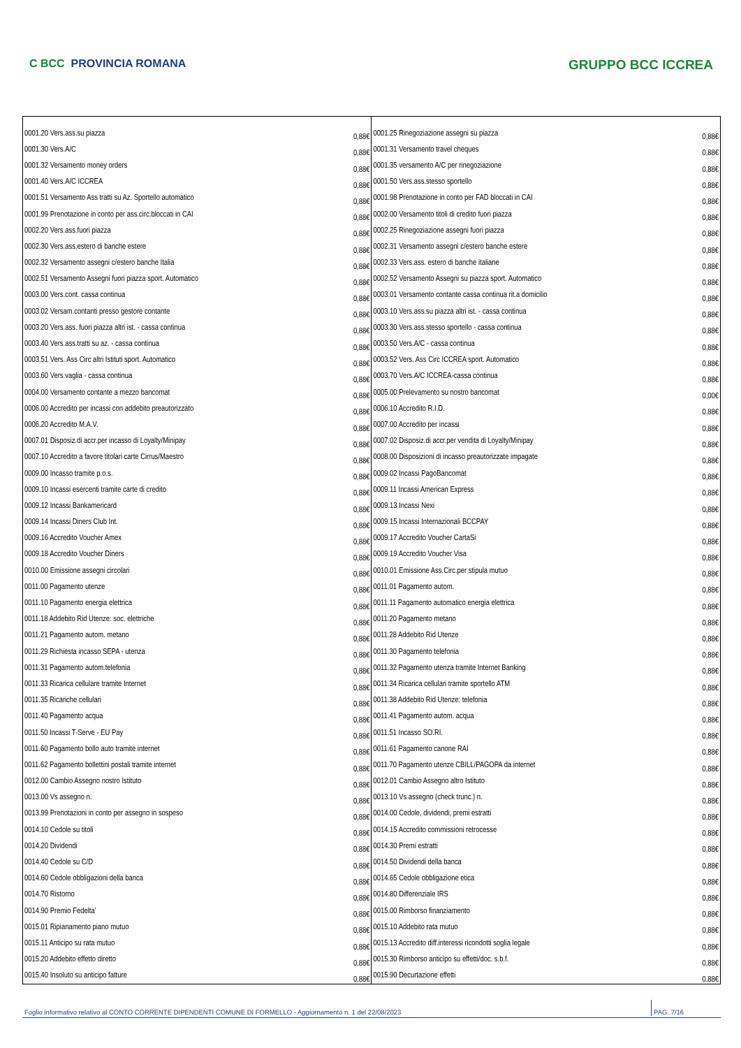C BCC PROVINCIA ROMANA
GRUPPO BCC ICCREA
| 0001.20 Vers.ass.su piazza | 0,88€ | 0001.25 Rinegoziazione assegni su piazza | 0,88€ |
| 0001.30 Vers.A/C | 0,88€ | 0001.31 Versamento travel cheques | 0,88€ |
| 0001.32 Versamento money orders | 0,88€ | 0001.35 versamento A/C per rinegoziazione | 0,88€ |
| 0001.40 Vers.A/C ICCREA | 0,88€ | 0001.50 Vers.ass.stesso sportello | 0,88€ |
| 0001.51 Versamento Ass tratti su Az. Sportello automatico | 0,88€ | 0001.98 Prenotazione in conto per FAD bloccati in CAI | 0,88€ |
| 0001.99 Prenotazione in conto per ass.circ.bloccati in CAI | 0,88€ | 0002.00 Versamento titoli di credito fuori piazza | 0,88€ |
| 0002.20 Vers.ass.fuori piazza | 0,88€ | 0002.25 Rinegoziazione assegni fuori piazza | 0,88€ |
| 0002.30 Vers.ass.estero di banche estere | 0,88€ | 0002.31 Versamento assegni c/estero banche estere | 0,88€ |
| 0002.32 Versamento assegni c/estero banche Italia | 0,88€ | 0002.33 Vers.ass. estero di banche italiane | 0,88€ |
| 0002.51 Versamento Assegni fuori piazza sport. Automatico | 0,88€ | 0002.52 Versamento Assegni su piazza sport. Automatico | 0,88€ |
| 0003.00 Vers.cont. cassa continua | 0,88€ | 0003.01 Versamento contante cassa continua rit.a domicilio | 0,88€ |
| 0003.02 Versam.contanti presso gestore contante | 0,88€ | 0003.10 Vers.ass.su piazza altri ist. - cassa continua | 0,88€ |
| 0003.20 Vers.ass. fuori piazza altri ist. - cassa continua | 0,88€ | 0003.30 Vers.ass.stesso sportello - cassa continua | 0,88€ |
| 0003.40 Vers.ass.tratti su az. - cassa continua | 0,88€ | 0003.50 Vers.A/C - cassa continua | 0,88€ |
| 0003.51 Vers. Ass Circ altri Istituti sport. Automatico | 0,88€ | 0003.52 Vers. Ass Circ ICCREA sport. Automatico | 0,88€ |
| 0003.60 Vers.vaglia - cassa continua | 0,88€ | 0003.70 Vers.A/C ICCREA-cassa continua | 0,88€ |
| 0004.00 Versamento contante a mezzo bancomat | 0,88€ | 0005.00 Prelevamento su nostro bancomat | 0,00€ |
| 0006.00 Accredito per incassi con addebito preautorizzato | 0,88€ | 0006.10 Accredito R.I.D. | 0,88€ |
| 0006.20 Accredito M.A.V. | 0,88€ | 0007.00 Accredito per incassi | 0,88€ |
| 0007.01 Disposiz.di accr.per incasso di Loyalty/Minipay | 0,88€ | 0007.02 Disposiz.di accr.per vendita di Loyalty/Minipay | 0,88€ |
| 0007.10 Accredito a favore titolari carte Cirrus/Maestro | 0,88€ | 0008.00 Disposizioni di incasso preautorizzate impagate | 0,88€ |
| 0009.00 Incasso tramite p.o.s. | 0,88€ | 0009.02 Incassi PagoBancomat | 0,88€ |
| 0009.10 Incassi esercenti tramite carte di credito | 0,88€ | 0009.11 Incassi American Express | 0,88€ |
| 0009.12 Incassi Bankamericard | 0,88€ | 0009.13 Incassi Nexi | 0,88€ |
| 0009.14 Incassi Diners Club Int. | 0,88€ | 0009.15 Incassi Internazionali BCCPAY | 0,88€ |
| 0009.16 Accredito Voucher Amex | 0,88€ | 0009.17 Accredito Voucher CartaSi | 0,88€ |
| 0009.18 Accredito Voucher Diners | 0,88€ | 0009.19 Accredito Voucher Visa | 0,88€ |
| 0010.00 Emissione assegni circolari | 0,88€ | 0010.01 Emissione Ass.Circ.per stipula mutuo | 0,88€ |
| 0011.00 Pagamento utenze | 0,88€ | 0011.01 Pagamento autom. | 0,88€ |
| 0011.10 Pagamento energia elettrica | 0,88€ | 0011.11 Pagamento automatico energia elettrica | 0,88€ |
| 0011.18 Addebito Rid Utenze: soc. elettriche | 0,88€ | 0011.20 Pagamento metano | 0,88€ |
| 0011.21 Pagamento autom. metano | 0,88€ | 0011.28 Addebito Rid Utenze | 0,88€ |
| 0011.29 Richiesta incasso SEPA - utenza | 0,88€ | 0011.30 Pagamento telefonia | 0,88€ |
| 0011.31 Pagamento autom.telefonia | 0,88€ | 0011.32 Pagamento utenza tramite Internet Banking | 0,88€ |
| 0011.33 Ricarica cellulare tramite Internet | 0,88€ | 0011.34 Ricarica cellulari tramite sportello ATM | 0,88€ |
| 0011.35 Ricariche cellulari | 0,88€ | 0011.38 Addebito Rid Utenze: telefonia | 0,88€ |
| 0011.40 Pagamento acqua | 0,88€ | 0011.41 Pagamento autom. acqua | 0,88€ |
| 0011.50 Incassi T-Serve - EU Pay | 0,88€ | 0011.51 Incasso SO.RI. | 0,88€ |
| 0011.60 Pagamento bollo auto tramite internet | 0,88€ | 0011.61 Pagamento canone RAI | 0,88€ |
| 0011.62 Pagamento bollettini postali tramite internet | 0,88€ | 0011.70 Pagamento utenze CBILL/PAGOPA da internet | 0,88€ |
| 0012.00 Cambio Assegno nostro Istituto | 0,88€ | 0012.01 Cambio Assegno altro Istituto | 0,88€ |
| 0013.00 Vs assegno n. | 0,88€ | 0013.10 Vs assegno (check trunc.) n. | 0,88€ |
| 0013.99 Prenotazioni in conto per assegno in sospeso | 0,88€ | 0014.00 Cedole, dividendi, premi estratti | 0,88€ |
| 0014.10 Cedole su titoli | 0,88€ | 0014.15 Accredito commissioni retrocesse | 0,88€ |
| 0014.20 Dividendi | 0,88€ | 0014.30 Premi estratti | 0,88€ |
| 0014.40 Cedole su C/D | 0,88€ | 0014.50 Dividendi della banca | 0,88€ |
| 0014.60 Cedole obbligazioni della banca | 0,88€ | 0014.65 Cedole obbligazione etica | 0,88€ |
| 0014.70 Ristorno | 0,88€ | 0014.80 Differenziale IRS | 0,88€ |
| 0014.90 Premio Fedelta' | 0,88€ | 0015.00 Rimborso finanziamento | 0,88€ |
| 0015.01 Ripianamento piano mutuo | 0,88€ | 0015.10 Addebito rata mutuo | 0,88€ |
| 0015.11 Anticipo su rata mutuo | 0,88€ | 0015.13 Accredito diff.interessi ricondotti soglia legale | 0,88€ |
| 0015.20 Addebito effetto diretto | 0,88€ | 0015.30 Rimborso anticipo su effetti/doc. s.b.f. | 0,88€ |
| 0015.40 Insoluto su anticipo fatture | 0,88€ | 0015.90 Decurtazione effetti | 0,88€ |
Foglio informativo relativo al CONTO CORRENTE DIPENDENTI COMUNE DI FORMELLO - Aggiornamento n. 1 del 22/08/2023 PAG. 7/16